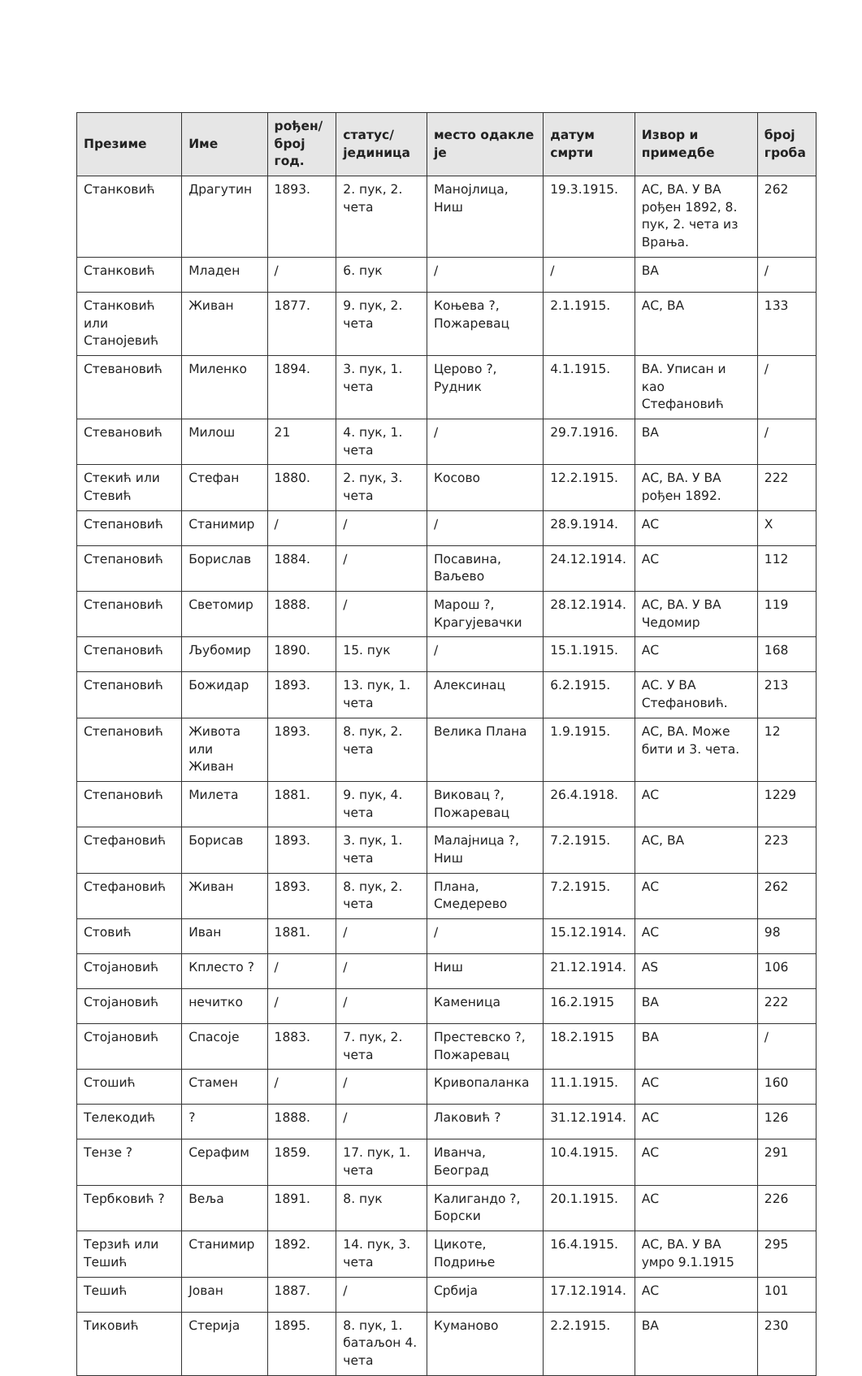| Презиме | Име | рођен/ број год. | статус/ јединица | место одакле је | датум смрти | Извор и примедбе | број гроба |
| --- | --- | --- | --- | --- | --- | --- | --- |
| Станковић | Драгутин | 1893. | 2. пук, 2. чета | Манојлица, Ниш | 19.3.1915. | АС, ВА. У ВА рођен 1892, 8. пук, 2. чета из Врања. | 262 |
| Станковић | Младен | / | 6. пук | / | / | ВА | / |
| Станковић или Станојевић | Живан | 1877. | 9. пук, 2. чета | Коњева ?, Пожаревац | 2.1.1915. | АС, ВА | 133 |
| Стевановић | Миленко | 1894. | 3. пук, 1. чета | Церово ?, Рудник | 4.1.1915. | ВА. Уписан и као Стефановић | / |
| Стевановић | Милош | 21 | 4. пук, 1. чета | / | 29.7.1916. | ВА | / |
| Стекић или Стевић | Стефан | 1880. | 2. пук, 3. чета | Косово | 12.2.1915. | АС, ВА. У ВА рођен 1892. | 222 |
| Степановић | Станимир | / | / | / | 28.9.1914. | АС | X |
| Степановић | Борислав | 1884. | / | Посавина, Ваљево | 24.12.1914. | АС | 112 |
| Степановић | Светомир | 1888. | / | Марош ?, Крагујевачки | 28.12.1914. | АС, ВА. У ВА Чедомир | 119 |
| Степановић | Љубомир | 1890. | 15. пук | / | 15.1.1915. | АС | 168 |
| Степановић | Божидар | 1893. | 13. пук, 1. чета | Алексинац | 6.2.1915. | АС. У ВА Стефановић. | 213 |
| Степановић | Живота или Живан | 1893. | 8. пук, 2. чета | Велика Плана | 1.9.1915. | АС, ВА. Може бити и 3. чета. | 12 |
| Степановић | Милета | 1881. | 9. пук, 4. чета | Виковац ?, Пожаревац | 26.4.1918. | АС | 1229 |
| Стефановић | Борисав | 1893. | 3. пук, 1. чета | Малајница ?, Ниш | 7.2.1915. | АС, ВА | 223 |
| Стефановић | Живан | 1893. | 8. пук, 2. чета | Плана, Смедерево | 7.2.1915. | АС | 262 |
| Стовић | Иван | 1881. | / | / | 15.12.1914. | АС | 98 |
| Стојановић | Кплесто ? | / | / | Ниш | 21.12.1914. | AS | 106 |
| Стојановић | нечитко | / | / | Каменица | 16.2.1915 | ВА | 222 |
| Стојановић | Спасоје | 1883. | 7. пук, 2. чета | Престевско ?, Пожаревац | 18.2.1915 | ВА | / |
| Стошић | Стамен | / | / | Кривопаланка | 11.1.1915. | АС | 160 |
| Телекодић | ? | 1888. | / | Лаковић ? | 31.12.1914. | АС | 126 |
| Тензе ? | Серафим | 1859. | 17. пук, 1. чета | Иванча, Београд | 10.4.1915. | АС | 291 |
| Тербковић ? | Веља | 1891. | 8. пук | Калигандо ?, Борски | 20.1.1915. | АС | 226 |
| Терзић или Тешић | Станимир | 1892. | 14. пук, 3. чета | Цикоте, Подриње | 16.4.1915. | АС, ВА. У ВА умро 9.1.1915 | 295 |
| Тешић | Јован | 1887. | / | Србија | 17.12.1914. | АС | 101 |
| Тиковић | Стерија | 1895. | 8. пук, 1. батаљон 4. чета | Куманово | 2.2.1915. | ВА | 230 |